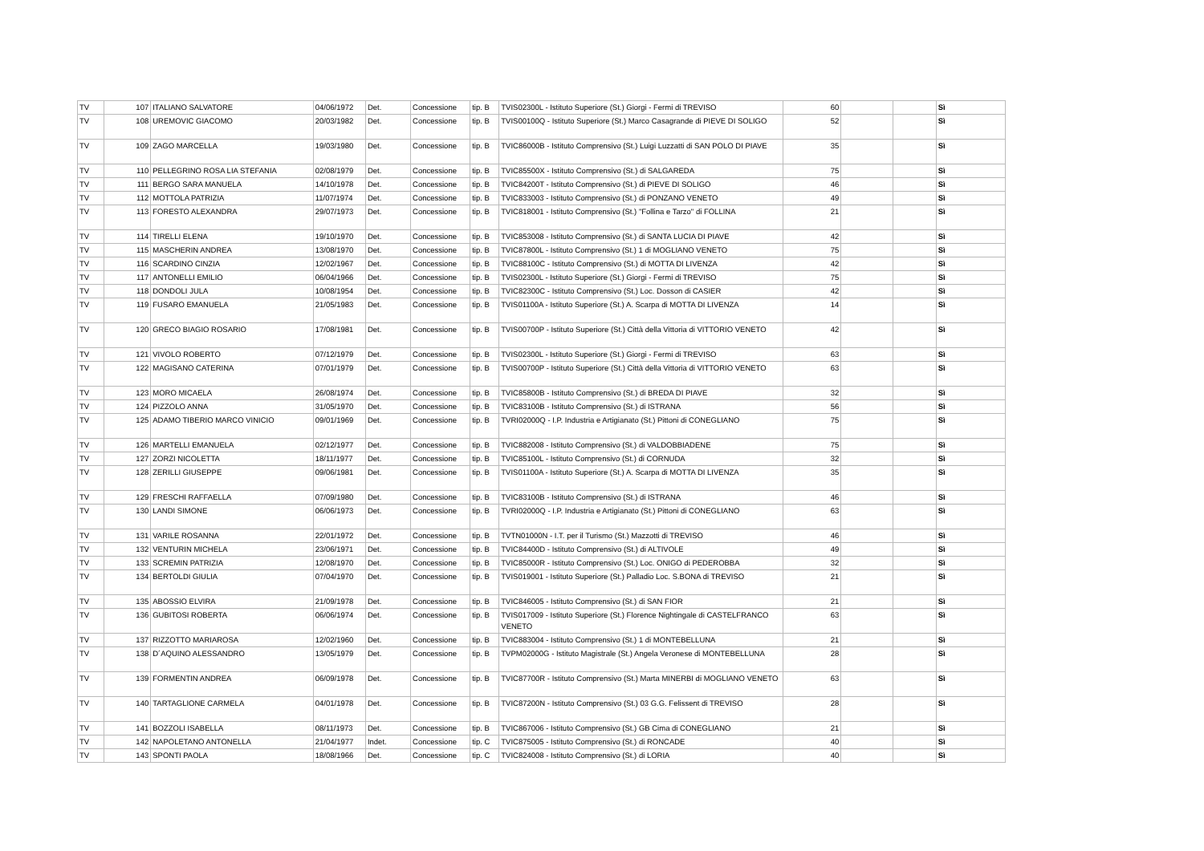| TV | 107 | ITALIANO SALVATORE | 04/06/1972 | Det. | Concessione | tip. B | TVIS02300L - Istituto Superiore (St.) Giorgi - Fermi di TREVISO | 60 | | | Sì |
| TV | 108 | UREMOVIC GIACOMO | 20/03/1982 | Det. | Concessione | tip. B | TVIS00100Q - Istituto Superiore (St.) Marco Casagrande di PIEVE DI SOLIGO | 52 | | | Sì |
| TV | 109 | ZAGO MARCELLA | 19/03/1980 | Det. | Concessione | tip. B | TVIC86000B - Istituto Comprensivo (St.) Luigi Luzzatti di SAN POLO DI PIAVE | 35 | | | Sì |
| TV | 110 | PELLEGRINO ROSA LIA STEFANIA | 02/08/1979 | Det. | Concessione | tip. B | TVIC85500X - Istituto Comprensivo (St.) di SALGAREDA | 75 | | | Sì |
| TV | 111 | BERGO SARA MANUELA | 14/10/1978 | Det. | Concessione | tip. B | TVIC84200T - Istituto Comprensivo (St.) di PIEVE DI SOLIGO | 46 | | | Sì |
| TV | 112 | MOTTOLA PATRIZIA | 11/07/1974 | Det. | Concessione | tip. B | TVIC833003 - Istituto Comprensivo (St.) di PONZANO VENETO | 49 | | | Sì |
| TV | 113 | FORESTO ALEXANDRA | 29/07/1973 | Det. | Concessione | tip. B | TVIC818001 - Istituto Comprensivo (St.) "Follina e Tarzo" di FOLLINA | 21 | | | Sì |
| TV | 114 | TIRELLI ELENA | 19/10/1970 | Det. | Concessione | tip. B | TVIC853008 - Istituto Comprensivo (St.) di SANTA LUCIA DI PIAVE | 42 | | | Sì |
| TV | 115 | MASCHERIN ANDREA | 13/08/1970 | Det. | Concessione | tip. B | TVIC87800L - Istituto Comprensivo (St.) 1 di MOGLIANO VENETO | 75 | | | Sì |
| TV | 116 | SCARDINO CINZIA | 12/02/1967 | Det. | Concessione | tip. B | TVIC88100C - Istituto Comprensivo (St.) di MOTTA DI LIVENZA | 42 | | | Sì |
| TV | 117 | ANTONELLI EMILIO | 06/04/1966 | Det. | Concessione | tip. B | TVIS02300L - Istituto Superiore (St.) Giorgi - Fermi di TREVISO | 75 | | | Sì |
| TV | 118 | DONDOLI JULA | 10/08/1954 | Det. | Concessione | tip. B | TVIC82300C - Istituto Comprensivo (St.) Loc. Dosson di CASIER | 42 | | | Sì |
| TV | 119 | FUSARO EMANUELA | 21/05/1983 | Det. | Concessione | tip. B | TVIS01100A - Istituto Superiore (St.) A. Scarpa di MOTTA DI LIVENZA | 14 | | | Sì |
| TV | 120 | GRECO BIAGIO ROSARIO | 17/08/1981 | Det. | Concessione | tip. B | TVIS00700P - Istituto Superiore (St.) Città della Vittoria di VITTORIO VENETO | 42 | | | Sì |
| TV | 121 | VIVOLO ROBERTO | 07/12/1979 | Det. | Concessione | tip. B | TVIS02300L - Istituto Superiore (St.) Giorgi - Fermi di TREVISO | 63 | | | Sì |
| TV | 122 | MAGISANO CATERINA | 07/01/1979 | Det. | Concessione | tip. B | TVIS00700P - Istituto Superiore (St.) Città della Vittoria di VITTORIO VENETO | 63 | | | Sì |
| TV | 123 | MORO MICAELA | 26/08/1974 | Det. | Concessione | tip. B | TVIC85800B - Istituto Comprensivo (St.) di BREDA DI PIAVE | 32 | | | Sì |
| TV | 124 | PIZZOLO ANNA | 31/05/1970 | Det. | Concessione | tip. B | TVIC83100B - Istituto Comprensivo (St.) di ISTRANA | 56 | | | Sì |
| TV | 125 | ADAMO TIBERIO MARCO VINICIO | 09/01/1969 | Det. | Concessione | tip. B | TVRI02000Q - I.P. Industria e Artigianato (St.) Pittoni di CONEGLIANO | 75 | | | Sì |
| TV | 126 | MARTELLI EMANUELA | 02/12/1977 | Det. | Concessione | tip. B | TVIC882008 - Istituto Comprensivo (St.) di VALDOBBIADENE | 75 | | | Sì |
| TV | 127 | ZORZI NICOLETTA | 18/11/1977 | Det. | Concessione | tip. B | TVIC85100L - Istituto Comprensivo (St.) di CORNUDA | 32 | | | Sì |
| TV | 128 | ZERILLI GIUSEPPE | 09/06/1981 | Det. | Concessione | tip. B | TVIS01100A - Istituto Superiore (St.) A. Scarpa di MOTTA DI LIVENZA | 35 | | | Sì |
| TV | 129 | FRESCHI RAFFAELLA | 07/09/1980 | Det. | Concessione | tip. B | TVIC83100B - Istituto Comprensivo (St.) di ISTRANA | 46 | | | Sì |
| TV | 130 | LANDI SIMONE | 06/06/1973 | Det. | Concessione | tip. B | TVRI02000Q - I.P. Industria e Artigianato (St.) Pittoni di CONEGLIANO | 63 | | | Sì |
| TV | 131 | VARILE ROSANNA | 22/01/1972 | Det. | Concessione | tip. B | TVTN01000N - I.T. per il Turismo (St.) Mazzotti di TREVISO | 46 | | | Sì |
| TV | 132 | VENTURIN MICHELA | 23/06/1971 | Det. | Concessione | tip. B | TVIC84400D - Istituto Comprensivo (St.) di ALTIVOLE | 49 | | | Sì |
| TV | 133 | SCREMIN PATRIZIA | 12/08/1970 | Det. | Concessione | tip. B | TVIC85000R - Istituto Comprensivo (St.) Loc. ONIGO di PEDEROBBA | 32 | | | Sì |
| TV | 134 | BERTOLDI GIULIA | 07/04/1970 | Det. | Concessione | tip. B | TVIS019001 - Istituto Superiore (St.) Palladio Loc. S.BONA di TREVISO | 21 | | | Sì |
| TV | 135 | ABOSSIO ELVIRA | 21/09/1978 | Det. | Concessione | tip. B | TVIC846005 - Istituto Comprensivo (St.) di SAN FIOR | 21 | | | Sì |
| TV | 136 | GUBITOSI ROBERTA | 06/06/1974 | Det. | Concessione | tip. B | TVIS017009 - Istituto Superiore (St.) Florence Nightingale di CASTELFRANCO VENETO | 63 | | | Sì |
| TV | 137 | RIZZOTTO MARIAROSA | 12/02/1960 | Det. | Concessione | tip. B | TVIC883004 - Istituto Comprensivo (St.) 1 di MONTEBELLUNA | 21 | | | Sì |
| TV | 138 | D´AQUINO ALESSANDRO | 13/05/1979 | Det. | Concessione | tip. B | TVPM02000G - Istituto Magistrale (St.) Angela Veronese di MONTEBELLUNA | 28 | | | Sì |
| TV | 139 | FORMENTIN ANDREA | 06/09/1978 | Det. | Concessione | tip. B | TVIC87700R - Istituto Comprensivo (St.) Marta MINERBI di MOGLIANO VENETO | 63 | | | Sì |
| TV | 140 | TARTAGLIONE CARMELA | 04/01/1978 | Det. | Concessione | tip. B | TVIC87200N - Istituto Comprensivo (St.) 03 G.G. Felissent di TREVISO | 28 | | | Sì |
| TV | 141 | BOZZOLI ISABELLA | 08/11/1973 | Det. | Concessione | tip. B | TVIC867006 - Istituto Comprensivo (St.) GB Cima di CONEGLIANO | 21 | | | Sì |
| TV | 142 | NAPOLETANO ANTONELLA | 21/04/1977 | Indet. | Concessione | tip. C | TVIC875005 - Istituto Comprensivo (St.) di RONCADE | 40 | | | Sì |
| TV | 143 | SPONTI PAOLA | 18/08/1966 | Det. | Concessione | tip. C | TVIC824008 - Istituto Comprensivo (St.) di LORIA | 40 | | | Sì |